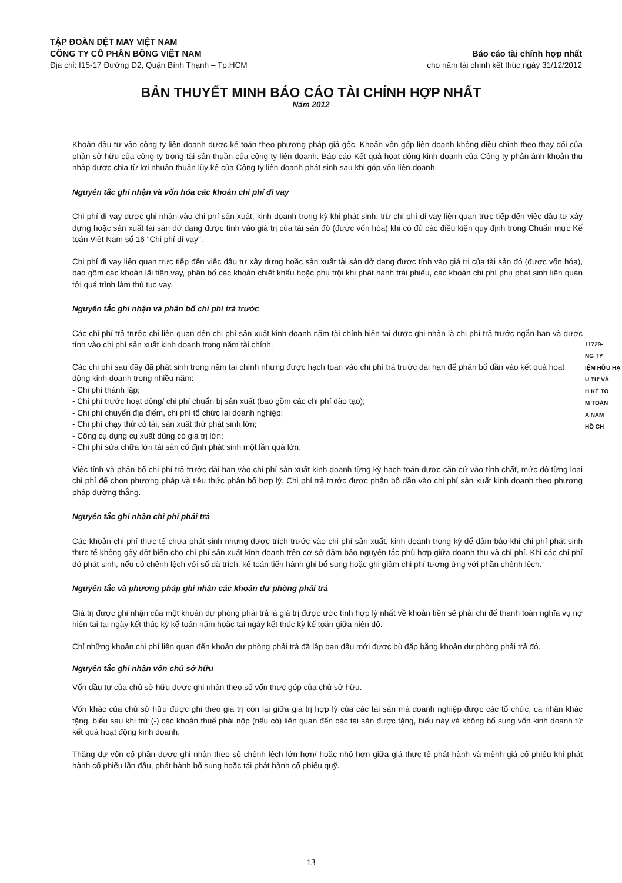TẬP ĐOÀN DỆT MAY VIỆT NAM
CÔNG TY CỔ PHẦN BÔNG VIỆT NAM
Địa chỉ: I15-17 Đường D2, Quận Bình Thạnh – Tp.HCM
Báo cáo tài chính hợp nhất
cho năm tài chính kết thúc ngày 31/12/2012
BẢN THUYẾT MINH BÁO CÁO TÀI CHÍNH HỢP NHẤT
Năm 2012
Khoản đầu tư vào công ty liên doanh được kế toán theo phương pháp giá gốc. Khoản vốn góp liên doanh không điều chỉnh theo thay đổi của phần sở hữu của công ty trong tài sản thuần của công ty liên doanh. Báo cáo Kết quả hoạt động kinh doanh của Công ty phản ánh khoản thu nhập được chia từ lợi nhuận thuần lũy kế của Công ty liên doanh phát sinh sau khi góp vốn liên doanh.
Nguyên tắc ghi nhận và vốn hóa các khoản chi phí đi vay
Chi phí đi vay được ghi nhận vào chi phí sản xuất, kinh doanh trong kỳ khi phát sinh, trừ chi phí đi vay liên quan trực tiếp đến việc đầu tư xây dựng hoặc sản xuất tài sản dở dang được tính vào giá trị của tài sản đó (được vốn hóa) khi có đủ các điều kiện quy định trong Chuẩn mực Kế toán Việt Nam số 16 "Chi phí đi vay".
Chi phí đi vay liên quan trực tiếp đến việc đầu tư xây dựng hoặc sản xuất tài sản dở dang được tính vào giá trị của tài sản đó (được vốn hóa), bao gồm các khoản lãi tiền vay, phân bổ các khoản chiết khấu hoặc phụ trội khi phát hành trái phiếu, các khoản chi phí phụ phát sinh liên quan tới quá trình làm thủ tục vay.
Nguyên tắc ghi nhận và phân bổ chi phí trả trước
Các chi phí trả trước chỉ liên quan đến chi phí sản xuất kinh doanh năm tài chính hiện tại được ghi nhận là chi phí trả trước ngắn hạn và được tính vào chi phí sản xuất kinh doanh trong năm tài chính.
Các chi phí sau đây đã phát sinh trong năm tài chính nhưng được hạch toán vào chi phí trả trước dài hạn để phân bổ dần vào kết quả hoạt động kinh doanh trong nhiều năm:
- Chi phí thành lập;
- Chi phí trước hoạt động/ chi phí chuẩn bị sản xuất (bao gồm các chi phí đào tạo);
- Chi phí chuyển địa điểm, chi phí tổ chức lại doanh nghiệp;
- Chi phí chạy thử có tải, sản xuất thử phát sinh lớn;
- Công cụ dụng cụ xuất dùng có giá trị lớn;
- Chi phí sửa chữa lớn tài sản cố định phát sinh một lần quá lớn.
Việc tính và phân bổ chi phí trả trước dài hạn vào chi phí sản xuất kinh doanh từng kỳ hạch toán được căn cứ vào tính chất, mức độ từng loại chi phí để chọn phương pháp và tiêu thức phân bổ hợp lý. Chi phí trả trước được phân bổ dần vào chi phí sản xuất kinh doanh theo phương pháp đường thẳng.
Nguyên tắc ghi nhận chi phí phải trả
Các khoản chi phí thực tế chưa phát sinh nhưng được trích trước vào chi phí sản xuất, kinh doanh trong kỳ để đảm bảo khi chi phí phát sinh thực tế không gây đột biến cho chi phí sản xuất kinh doanh trên cơ sở đảm bảo nguyên tắc phù hợp giữa doanh thu và chi phí. Khi các chi phí đó phát sinh, nếu có chênh lệch với số đã trích, kế toán tiến hành ghi bổ sung hoặc ghi giảm chi phí tương ứng với phần chênh lệch.
Nguyên tắc và phương pháp ghi nhận các khoản dự phòng phải trả
Giá trị được ghi nhận của một khoản dự phòng phải trả là giá trị được ước tính hợp lý nhất về khoản tiền sẽ phải chi để thanh toán nghĩa vụ nợ hiện tại tại ngày kết thúc kỳ kế toán năm hoặc tại ngày kết thúc kỳ kế toán giữa niên độ.
Chỉ những khoản chi phí liên quan đến khoản dự phòng phải trả đã lập ban đầu mới được bù đắp bằng khoản dự phòng phải trả đó.
Nguyên tắc ghi nhận vốn chủ sở hữu
Vốn đầu tư của chủ sở hữu được ghi nhận theo số vốn thực góp của chủ sở hữu.
Vốn khác của chủ sở hữu được ghi theo giá trị còn lại giữa giá trị hợp lý của các tài sản mà doanh nghiệp được các tổ chức, cá nhân khác tặng, biếu sau khi trừ (-) các khoản thuế phải nộp (nếu có) liên quan đến các tài sản được tặng, biếu này và không bổ sung vốn kinh doanh từ kết quả hoạt động kinh doanh.
Thặng dư vốn cổ phần được ghi nhận theo số chênh lệch lớn hơn/ hoặc nhỏ hơn giữa giá thực tế phát hành và mệnh giá cổ phiếu khi phát hành cổ phiếu lần đầu, phát hành bổ sung hoặc tái phát hành cổ phiếu quỹ.
11729-
NG TY
IỆM HỮU HẠ
U TƯ VÀ
H KẾ TO
M TOÁN
A NAM
HỒ CH
13